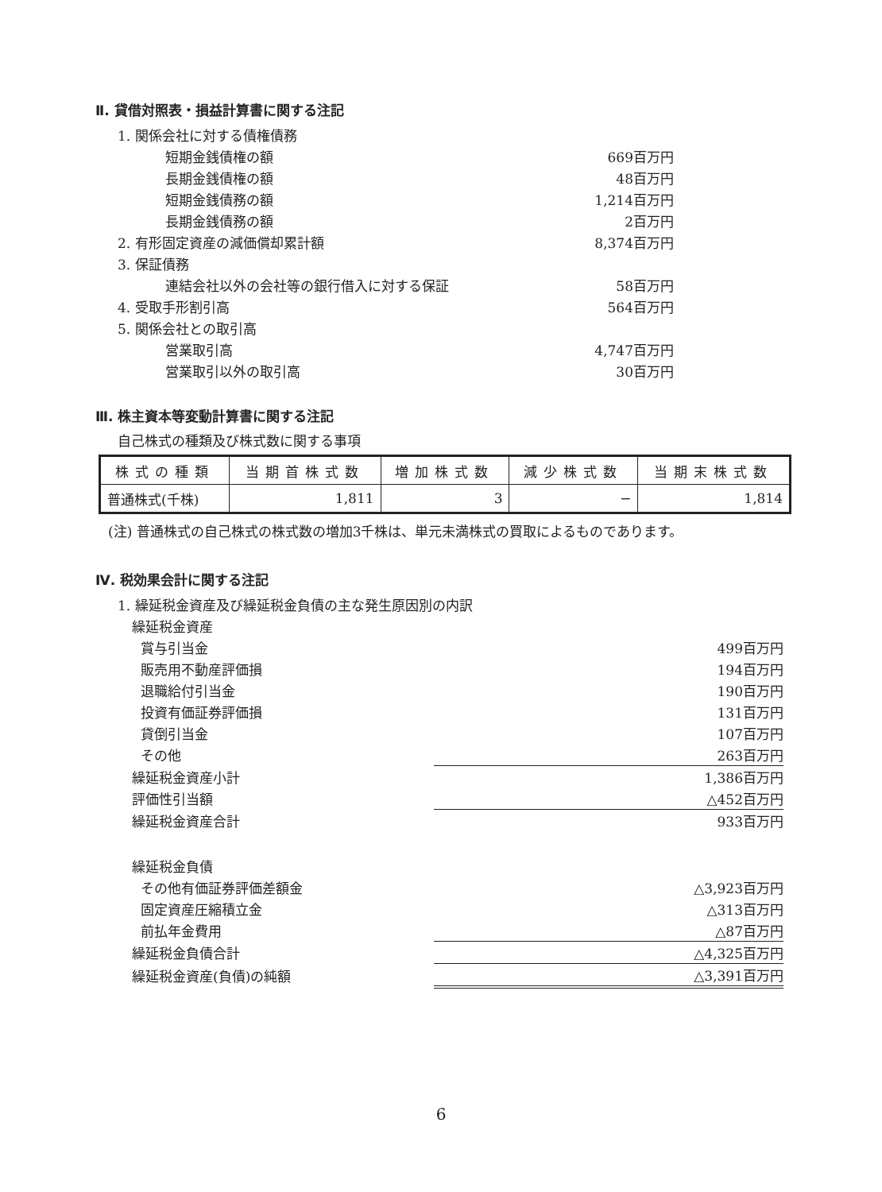Ⅱ. 貸借対照表・損益計算書に関する注記
| 1. 関係会社に対する債権債務 | | |
| | 短期金銭債権の額 | 669百万円 |
| | 長期金銭債権の額 | 48百万円 |
| | 短期金銭債務の額 | 1,214百万円 |
| | 長期金銭債務の額 | 2百万円 |
| 2. 有形固定資産の減価償却累計額 | | 8,374百万円 |
| 3. 保証債務 | | |
| | 連結会社以外の会社等の銀行借入に対する保証 | 58百万円 |
| 4. 受取手形割引高 | | 564百万円 |
| 5. 関係会社との取引高 | | |
| | 営業取引高 | 4,747百万円 |
| | 営業取引以外の取引高 | 30百万円 |
Ⅲ. 株主資本等変動計算書に関する注記
自己株式の種類及び株式数に関する事項
| 株式の種類 | 当期首株式数 | 増加株式数 | 減少株式数 | 当期末株式数 |
| --- | --- | --- | --- | --- |
| 普通株式(千株) | 1,811 | 3 | − | 1,814 |
(注) 普通株式の自己株式の株式数の増加3千株は、単元未満株式の買取によるものであります。
Ⅳ. 税効果会計に関する注記
| 1. 繰延税金資産及び繰延税金負債の主な発生原因別の内訳 | | |
| | 繰延税金資産 | |
| | 賞与引当金 | 499百万円 |
| | 販売用不動産評価損 | 194百万円 |
| | 退職給付引当金 | 190百万円 |
| | 投資有価証券評価損 | 131百万円 |
| | 貸倒引当金 | 107百万円 |
| | その他 | 263百万円 |
| | 繰延税金資産小計 | 1,386百万円 |
| | 評価性引当額 | △452百万円 |
| | 繰延税金資産合計 | 933百万円 |
| | 繰延税金負債 | |
| | その他有価証券評価差額金 | △3,923百万円 |
| | 固定資産圧縮積立金 | △313百万円 |
| | 前払年金費用 | △87百万円 |
| | 繰延税金負債合計 | △4,325百万円 |
| | 繰延税金資産(負債)の純額 | △3,391百万円 |
6